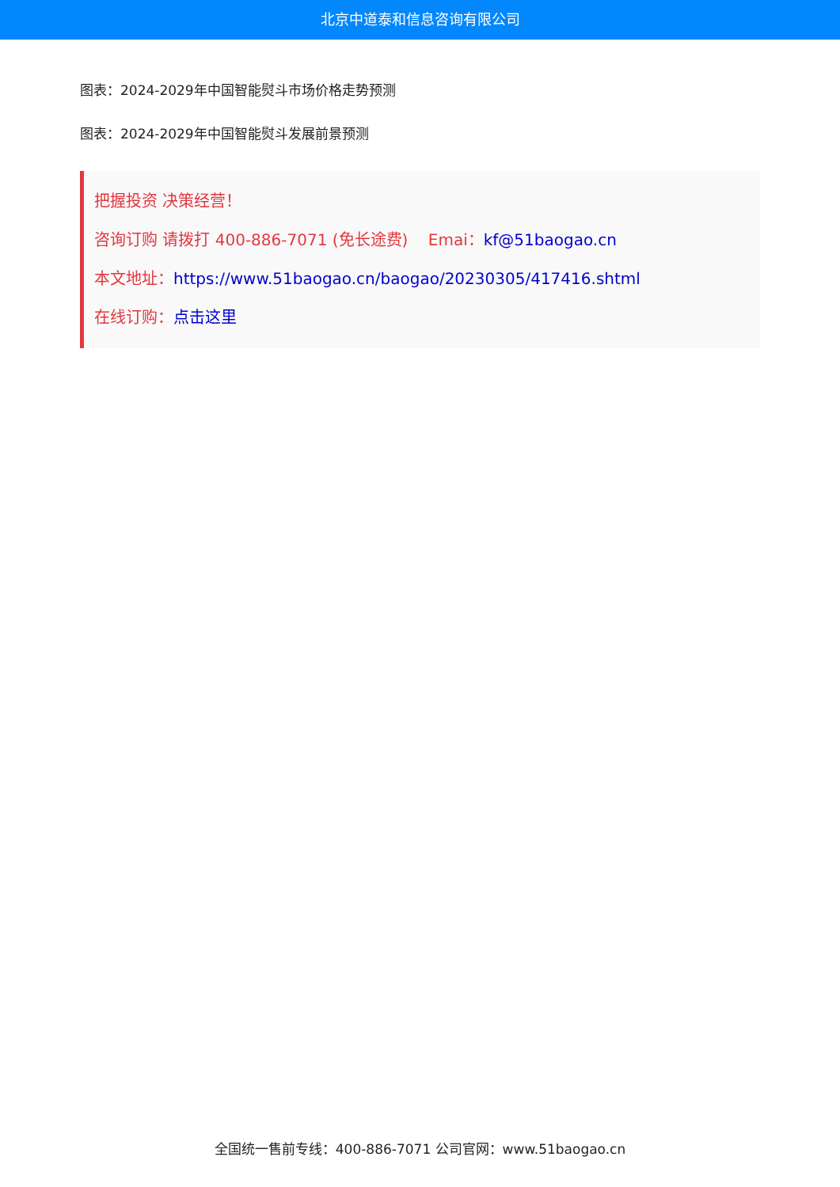北京中道泰和信息咨询有限公司
图表：2024-2029年中国智能熨斗市场价格走势预测
图表：2024-2029年中国智能熨斗发展前景预测
把握投资 决策经营！
咨询订购 请拨打 400-886-7071 (免长途费) Emai：kf@51baogao.cn
本文地址：https://www.51baogao.cn/baogao/20230305/417416.shtml
在线订购：点击这里
全国统一售前专线：400-886-7071 公司官网：www.51baogao.cn